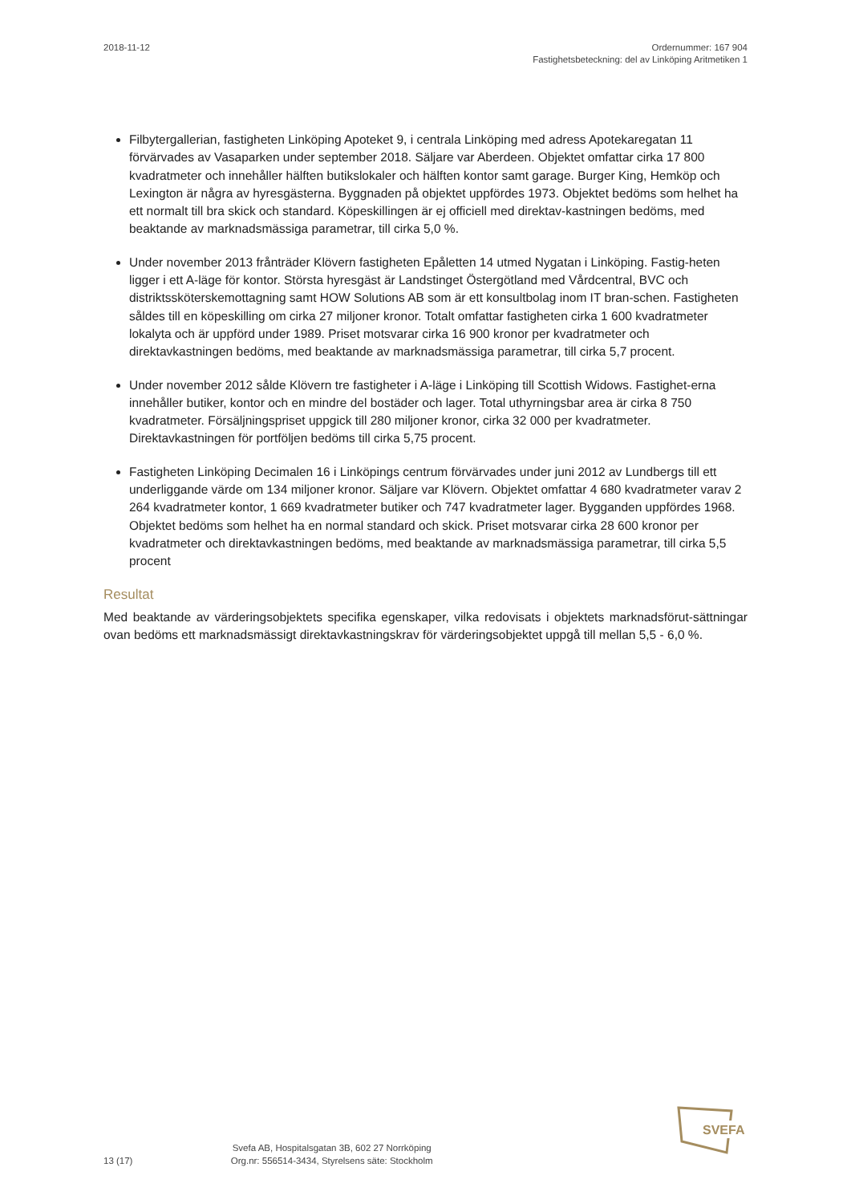2018-11-12 Ordernummer: 167 904
Fastighetsbeteckning: del av Linköping Aritmetiken 1
Filbytergallerian, fastigheten Linköping Apoteket 9, i centrala Linköping med adress Apotekaregatan 11 förvärvades av Vasaparken under september 2018. Säljare var Aberdeen. Objektet omfattar cirka 17 800 kvadratmeter och innehåller hälften butikslokaler och hälften kontor samt garage. Burger King, Hemköp och Lexington är några av hyresgästerna. Byggnaden på objektet uppfördes 1973. Objektet bedöms som helhet ha ett normalt till bra skick och standard. Köpeskillingen är ej officiell med direktav-kastningen bedöms, med beaktande av marknadsmässiga parametrar, till cirka 5,0 %.
Under november 2013 frånträder Klövern fastigheten Epåletten 14 utmed Nygatan i Linköping. Fastig-heten ligger i ett A-läge för kontor. Största hyresgäst är Landstinget Östergötland med Vårdcentral, BVC och distriktssköterskemottagning samt HOW Solutions AB som är ett konsultbolag inom IT bran-schen. Fastigheten såldes till en köpeskilling om cirka 27 miljoner kronor. Totalt omfattar fastigheten cirka 1 600 kvadratmeter lokalyta och är uppförd under 1989. Priset motsvarar cirka 16 900 kronor per kvadratmeter och direktavkastningen bedöms, med beaktande av marknadsmässiga parametrar, till cirka 5,7 procent.
Under november 2012 sålde Klövern tre fastigheter i A-läge i Linköping till Scottish Widows. Fastighet-erna innehåller butiker, kontor och en mindre del bostäder och lager. Total uthyrningsbar area är cirka 8 750 kvadratmeter. Försäljningspriset uppgick till 280 miljoner kronor, cirka 32 000 per kvadratmeter. Direktavkastningen för portföljen bedöms till cirka 5,75 procent.
Fastigheten Linköping Decimalen 16 i Linköpings centrum förvärvades under juni 2012 av Lundbergs till ett underliggande värde om 134 miljoner kronor. Säljare var Klövern. Objektet omfattar 4 680 kvadratmeter varav 2 264 kvadratmeter kontor, 1 669 kvadratmeter butiker och 747 kvadratmeter lager. Bygganden uppfördes 1968. Objektet bedöms som helhet ha en normal standard och skick. Priset motsvarar cirka 28 600 kronor per kvadratmeter och direktavkastningen bedöms, med beaktande av marknadsmässiga parametrar, till cirka 5,5 procent
Resultat
Med beaktande av värderingsobjektets specifika egenskaper, vilka redovisats i objektets marknadsförut-sättningar ovan bedöms ett marknadsmässigt direktavkastningskrav för värderingsobjektet uppgå till mellan 5,5 - 6,0 %.
SVEFA
13 (17)
Svefa AB, Hospitalsgatan 3B, 602 27 Norrköping
Org.nr: 556514-3434, Styrelsens säte: Stockholm